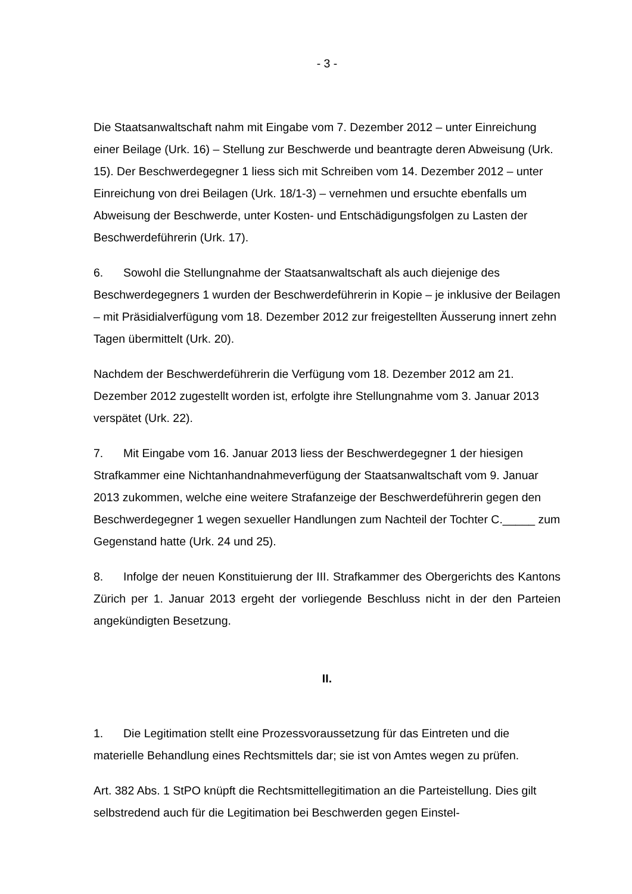- 3 -
Die Staatsanwaltschaft nahm mit Eingabe vom 7. Dezember 2012 – unter Einrei­chung einer Beilage (Urk. 16) – Stellung zur Beschwerde und beantragte deren Abweisung (Urk. 15). Der Beschwerdegegner 1 liess sich mit Schreiben vom 14. Dezember 2012 – unter Einreichung von drei Beilagen (Urk. 18/1-3) – ver­nehmen und ersuchte ebenfalls um Abweisung der Beschwerde, unter Kosten- und Entschädigungsfolgen zu Lasten der Beschwerdeführerin (Urk. 17).
6. Sowohl die Stellungnahme der Staatsanwaltschaft als auch diejenige des Beschwerdegegners 1 wurden der Beschwerdeführerin in Kopie – je inklusive der Beilagen – mit Präsidialverfügung vom 18. Dezember 2012 zur freigestellten Äusserung innert zehn Tagen übermittelt (Urk. 20).
Nachdem der Beschwerdeführerin die Verfügung vom 18. Dezember 2012 am 21. Dezember 2012 zugestellt worden ist, erfolgte ihre Stellungnahme vom 3. Januar 2013 verspätet (Urk. 22).
7. Mit Eingabe vom 16. Januar 2013 liess der Beschwerdegegner 1 der hiesi­gen Strafkammer eine Nichtanhandnahmeverfügung der Staatsanwaltschaft vom 9. Januar 2013 zukommen, welche eine weitere Strafanzeige der Beschwerdefüh­rerin gegen den Beschwerdegegner 1 wegen sexueller Handlungen zum Nachteil der Tochter C._____ zum Gegenstand hatte (Urk. 24 und 25).
8. Infolge der neuen Konstituierung der III. Strafkammer des Obergerichts des Kantons Zürich per 1. Januar 2013 ergeht der vorliegende Beschluss nicht in der den Parteien angekündigten Besetzung.
II.
1. Die Legitimation stellt eine Prozessvoraussetzung für das Eintreten und die materielle Behandlung eines Rechtsmittels dar; sie ist von Amtes wegen zu prü­fen.
Art. 382 Abs. 1 StPO knüpft die Rechtsmittellegitimation an die Parteistellung. Dies gilt selbstredend auch für die Legitimation bei Beschwerden gegen Einstel-